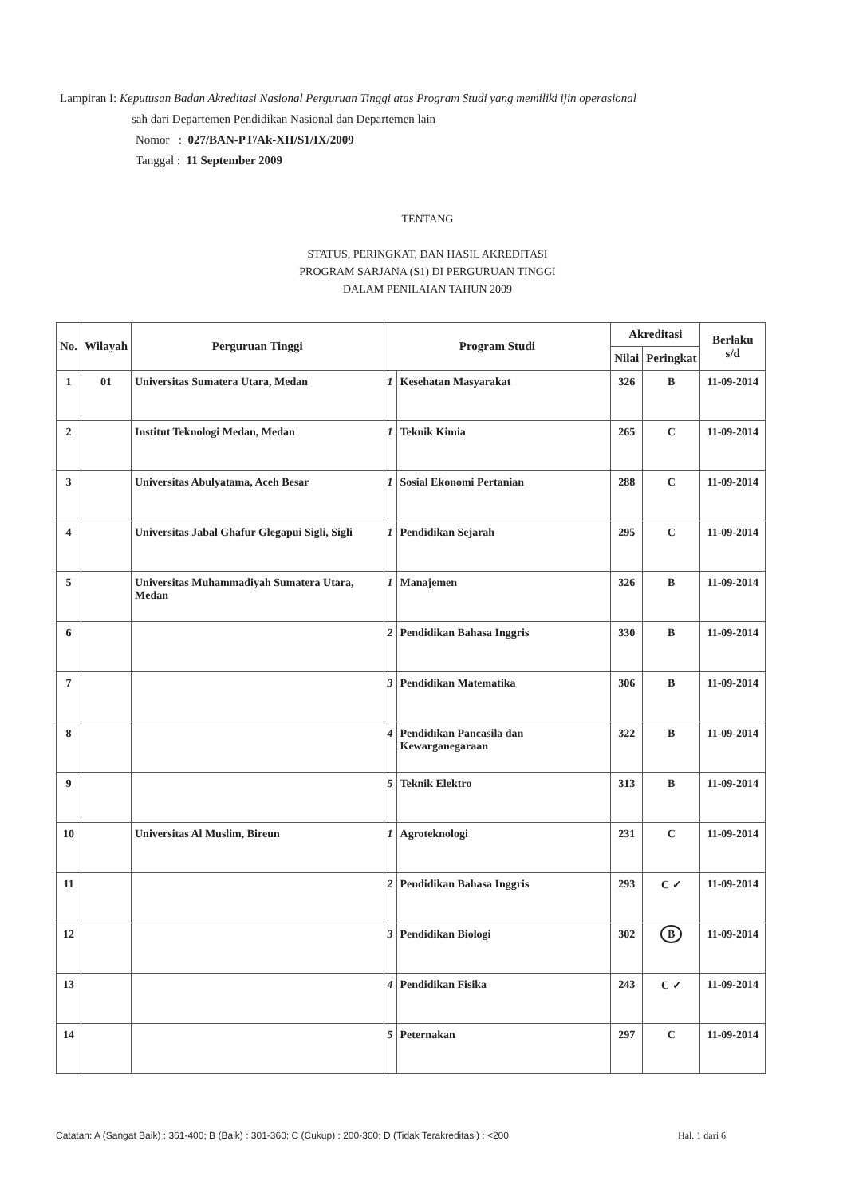Lampiran I: Keputusan Badan Akreditasi Nasional Perguruan Tinggi atas Program Studi yang memiliki ijin operasional
sah dari Departemen Pendidikan Nasional dan Departemen lain
Nomor : 027/BAN-PT/Ak-XII/S1/IX/2009
Tanggal : 11 September 2009
TENTANG
STATUS, PERINGKAT, DAN HASIL AKREDITASI
PROGRAM SARJANA (S1) DI PERGURUAN TINGGI
DALAM PENILAIAN TAHUN 2009
| No. | Wilayah | Perguruan Tinggi | Program Studi | | Akreditasi | | Berlaku s/d |
| --- | --- | --- | --- | --- | --- | --- | --- |
| | | | | | Nilai | Peringkat | |
| 1 | 01 | Universitas Sumatera Utara, Medan | 1 | Kesehatan Masyarakat | 326 | B | 11-09-2014 |
| 2 | | Institut Teknologi Medan, Medan | 1 | Teknik Kimia | 265 | C | 11-09-2014 |
| 3 | | Universitas Abulyatama, Aceh Besar | 1 | Sosial Ekonomi Pertanian | 288 | C | 11-09-2014 |
| 4 | | Universitas Jabal Ghafur Glegapui Sigli, Sigli | 1 | Pendidikan Sejarah | 295 | C | 11-09-2014 |
| 5 | | Universitas Muhammadiyah Sumatera Utara, Medan | 1 | Manajemen | 326 | B | 11-09-2014 |
| 6 | | | 2 | Pendidikan Bahasa Inggris | 330 | B | 11-09-2014 |
| 7 | | | 3 | Pendidikan Matematika | 306 | B | 11-09-2014 |
| 8 | | | 4 | Pendidikan Pancasila dan Kewarganegaraan | 322 | B | 11-09-2014 |
| 9 | | | 5 | Teknik Elektro | 313 | B | 11-09-2014 |
| 10 | | Universitas Al Muslim, Bireun | 1 | Agroteknologi | 231 | C | 11-09-2014 |
| 11 | | | 2 | Pendidikan Bahasa Inggris | 293 | C ✓ | 11-09-2014 |
| 12 | | | 3 | Pendidikan Biologi | 302 | B | 11-09-2014 |
| 13 | | | 4 | Pendidikan Fisika | 243 | C ✓ | 11-09-2014 |
| 14 | | | 5 | Peternakan | 297 | C | 11-09-2014 |
Catatan: A (Sangat Baik) : 361-400; B (Baik) : 301-360; C (Cukup) : 200-300; D (Tidak Terakreditasi) : <200 Hal. 1 dari 6